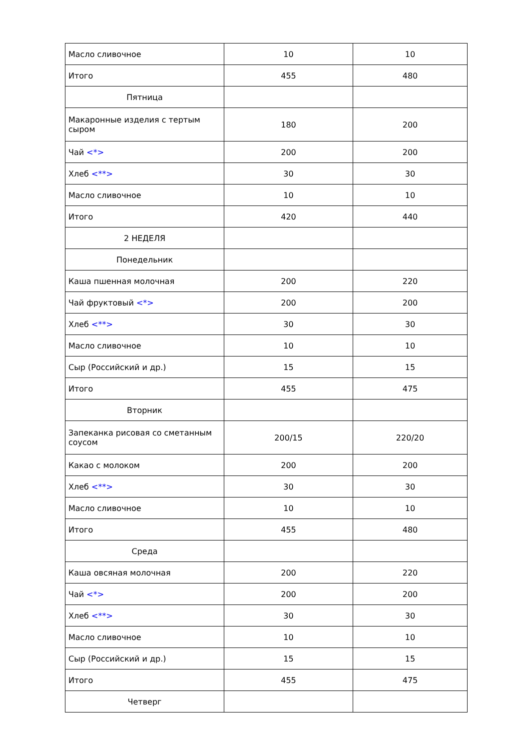| Масло сливочное | 10 | 10 |
| Итого | 455 | 480 |
| Пятница | | |
| Макаронные изделия с тертым сыром | 180 | 200 |
| Чай <*> | 200 | 200 |
| Хлеб <**> | 30 | 30 |
| Масло сливочное | 10 | 10 |
| Итого | 420 | 440 |
| 2 НЕДЕЛЯ | | |
| Понедельник | | |
| Каша пшенная молочная | 200 | 220 |
| Чай фруктовый <*> | 200 | 200 |
| Хлеб <**> | 30 | 30 |
| Масло сливочное | 10 | 10 |
| Сыр (Российский и др.) | 15 | 15 |
| Итого | 455 | 475 |
| Вторник | | |
| Запеканка рисовая со сметанным соусом | 200/15 | 220/20 |
| Какао с молоком | 200 | 200 |
| Хлеб <**> | 30 | 30 |
| Масло сливочное | 10 | 10 |
| Итого | 455 | 480 |
| Среда | | |
| Каша овсяная молочная | 200 | 220 |
| Чай <*> | 200 | 200 |
| Хлеб <**> | 30 | 30 |
| Масло сливочное | 10 | 10 |
| Сыр (Российский и др.) | 15 | 15 |
| Итого | 455 | 475 |
| Четверг | | |